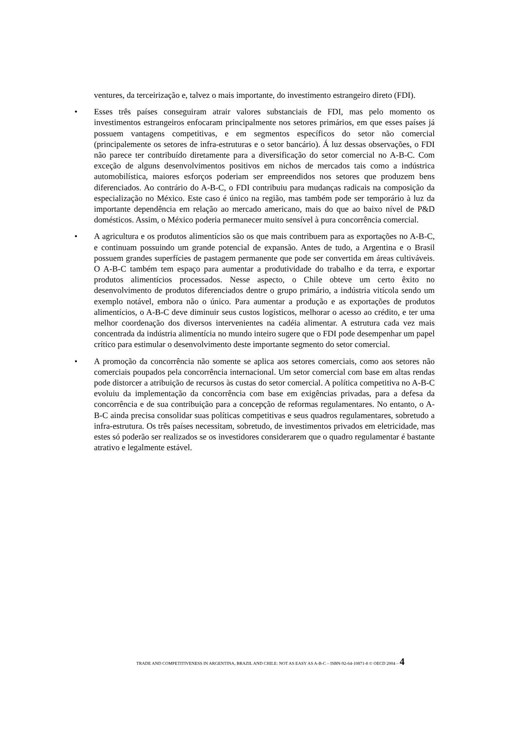ventures, da terceirização e, talvez o mais importante, do investimento estrangeiro direto (FDI).
• Esses três países conseguiram atrair valores substanciais de FDI, mas pelo momento os investimentos estrangeiros enfocaram principalmente nos setores primários, em que esses países já possuem vantagens competitivas, e em segmentos específicos do setor não comercial (principalemente os setores de infra-estruturas e o setor bancário). Á luz dessas observações, o FDI não parece ter contribuído diretamente para a diversificação do setor comercial no A-B-C. Com exceção de alguns desenvolvimentos positivos em nichos de mercados tais como a indústrica automobilística, maiores esforços poderiam ser empreendidos nos setores que produzem bens diferenciados. Ao contrário do A-B-C, o FDI contribuiu para mudanças radicais na composição da especialização no México. Este caso é único na região, mas também pode ser temporário à luz da importante dependência em relação ao mercado americano, mais do que ao baixo nível de P&D domésticos. Assim, o México poderia permanecer muito sensível à pura concorrência comercial.
• A agricultura e os produtos alimentícios são os que mais contribuem para as exportações no A-B-C, e continuam possuindo um grande potencial de expansão. Antes de tudo, a Argentina e o Brasil possuem grandes superfícies de pastagem permanente que pode ser convertida em áreas cultiváveis. O A-B-C também tem espaço para aumentar a produtividade do trabalho e da terra, e exportar produtos alimentícios processados. Nesse aspecto, o Chile obteve um certo êxito no desenvolvimento de produtos diferenciados dentre o grupo primário, a indústria vitícola sendo um exemplo notável, embora não o único. Para aumentar a produção e as exportações de produtos alimentícios, o A-B-C deve diminuir seus custos logísticos, melhorar o acesso ao crédito, e ter uma melhor coordenação dos diversos intervenientes na cadéia alimentar. A estrutura cada vez mais concentrada da indústria alimentícia no mundo inteiro sugere que o FDI pode desempenhar um papel crítico para estimular o desenvolvimento deste importante segmento do setor comercial.
• A promoção da concorrência não somente se aplica aos setores comerciais, como aos setores não comerciais poupados pela concorrência internacional. Um setor comercial com base em altas rendas pode distorcer a atribuição de recursos às custas do setor comercial. A política competitiva no A-B-C evoluiu da implementação da concorrência com base em exigências privadas, para a defesa da concorrência e de sua contribuição para a concepção de reformas regulamentares. No entanto, o A-B-C ainda precisa consolidar suas políticas competitivas e seus quadros regulamentares, sobretudo a infra-estrutura. Os três países necessitam, sobretudo, de investimentos privados em eletricidade, mas estes só poderão ser realizados se os investidores considerarem que o quadro regulamentar é bastante atrativo e legalmente estável.
TRADE AND COMPETITIVENESS IN ARGENTINA, BRAZIL AND CHILE: NOT AS EASY AS A-B-C – ISBN-92-64-10871-8 © OECD 2004 – 4